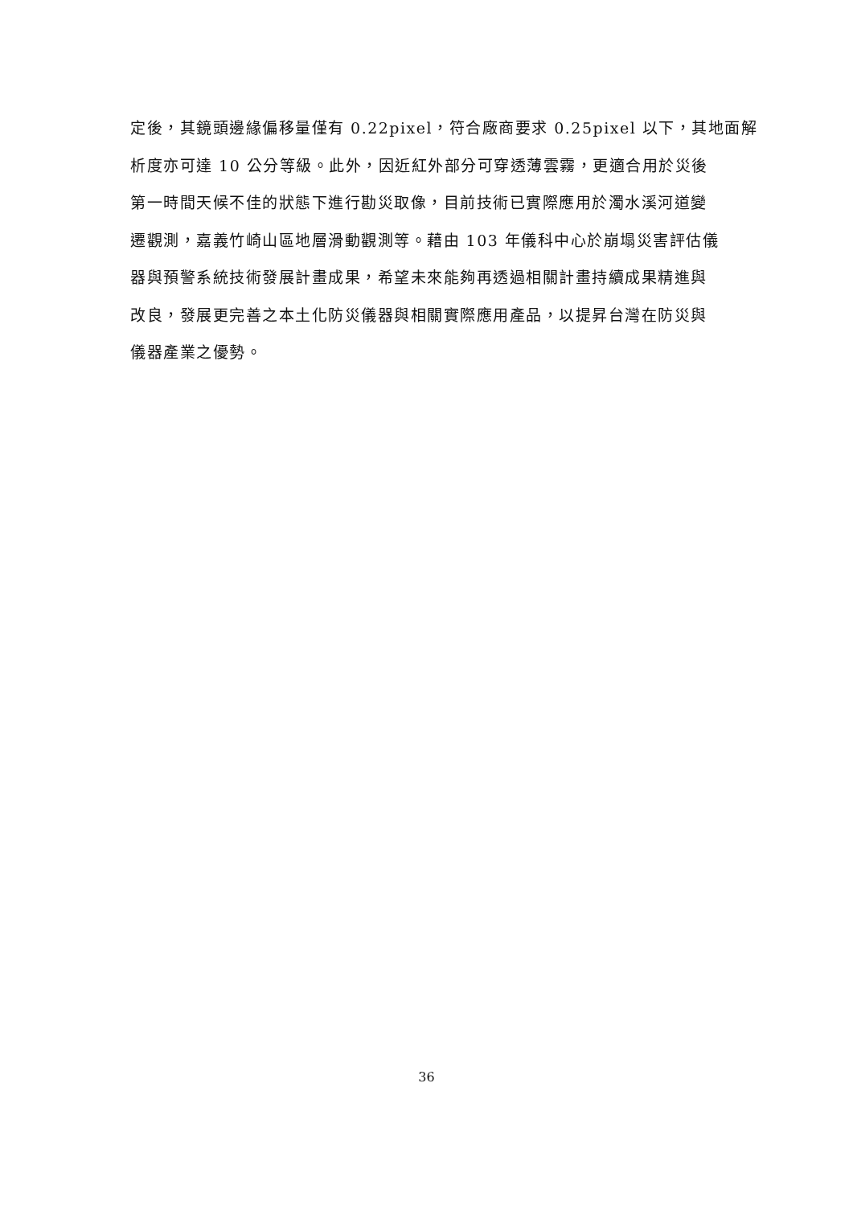定後，其鏡頭邊緣偏移量僅有 0.22pixel，符合廠商要求 0.25pixel 以下，其地面解
析度亦可達 10 公分等級。此外，因近紅外部分可穿透薄雲霧，更適合用於災後
第一時間天候不佳的狀態下進行勘災取像，目前技術已實際應用於濁水溪河道變
遷觀測，嘉義竹崎山區地層滑動觀測等。藉由 103 年儀科中心於崩塌災害評估儀
器與預警系統技術發展計畫成果，希望未來能夠再透過相關計畫持續成果精進與
改良，發展更完善之本土化防災儀器與相關實際應用產品，以提昇台灣在防災與
儀器產業之優勢。
36